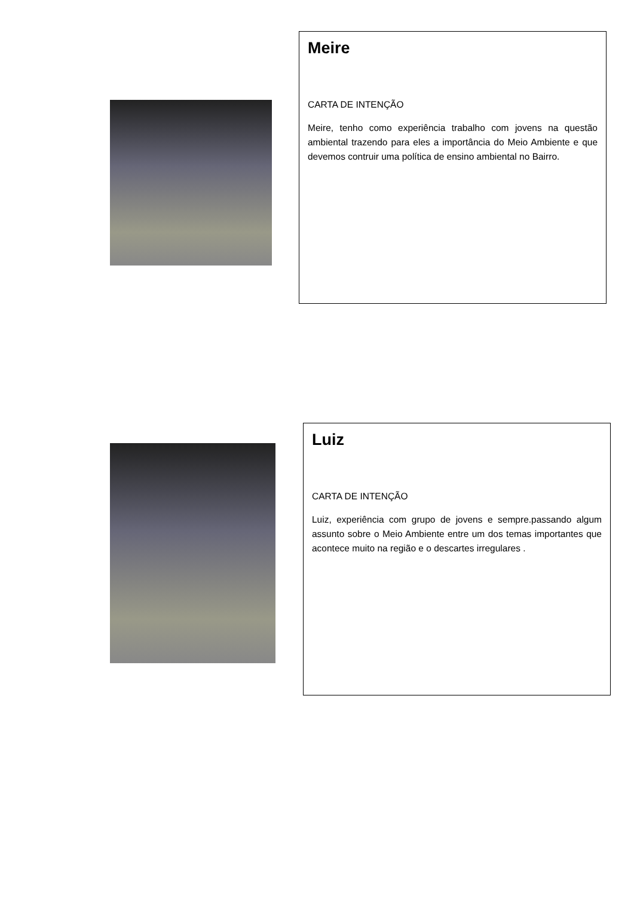Meire
CARTA DE INTENÇÃO
Meire, tenho como experiência trabalho com jovens na questão ambiental trazendo para eles a importância do Meio Ambiente e que devemos contruir uma política de ensino ambiental no Bairro.
Luiz
CARTA DE INTENÇÃO
Luiz, experiência com grupo de jovens e sempre.passando algum assunto sobre o Meio Ambiente entre um dos temas importantes que acontece muito na região e o descartes irregulares .